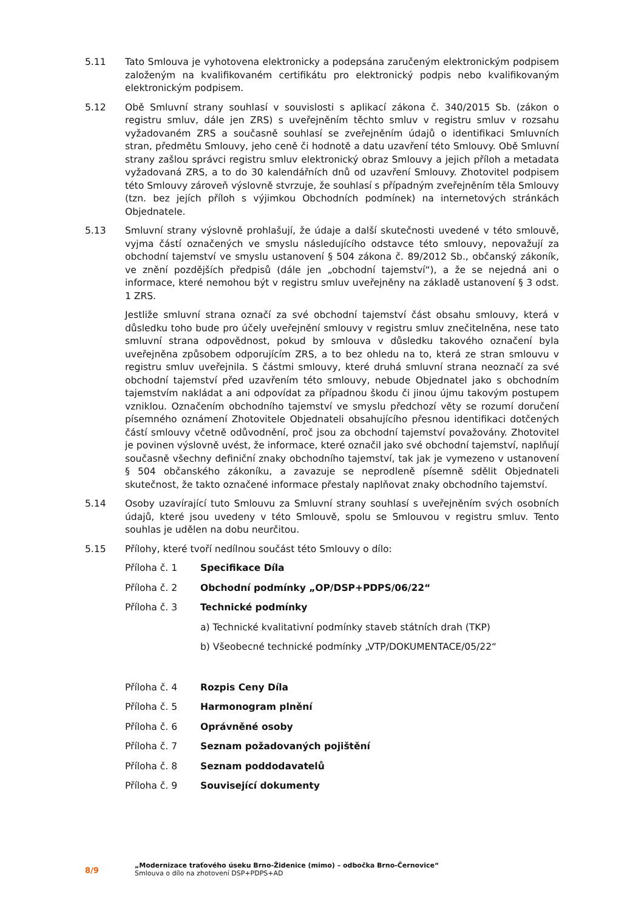5.11 Tato Smlouva je vyhotovena elektronicky a podepsána zaručeným elektronickým podpisem založeným na kvalifikovaném certifikátu pro elektronický podpis nebo kvalifikovaným elektronickým podpisem.
5.12 Obě Smluvní strany souhlasí v souvislosti s aplikací zákona č. 340/2015 Sb. (zákon o registru smluv, dále jen ZRS) s uveřejněním těchto smluv v registru smluv v rozsahu vyžadovaném ZRS a současně souhlasí se zveřejněním údajů o identifikaci Smluvních stran, předmětu Smlouvy, jeho ceně či hodnotě a datu uzavření této Smlouvy. Obě Smluvní strany zašlou správci registru smluv elektronický obraz Smlouvy a jejich příloh a metadata vyžadovaná ZRS, a to do 30 kalendářních dnů od uzavření Smlouvy. Zhotovitel podpisem této Smlouvy zároveň výslovně stvrzuje, že souhlasí s případným zveřejněním těla Smlouvy (tzn. bez jejích příloh s výjimkou Obchodních podmínek) na internetových stránkách Objednatele.
5.13 Smluvní strany výslovně prohlašují, že údaje a další skutečnosti uvedené v této smlouvě, vyjma částí označených ve smyslu následujícího odstavce této smlouvy, nepovažují za obchodní tajemství ve smyslu ustanovení § 504 zákona č. 89/2012 Sb., občanský zákoník, ve znění pozdějších předpisů (dále jen „obchodní tajemství“), a že se nejedná ani o informace, které nemohou být v registru smluv uveřejněny na základě ustanovení § 3 odst. 1 ZRS.
Jestliže smluvní strana označí za své obchodní tajemství část obsahu smlouvy, která v důsledku toho bude pro účely uveřejnění smlouvy v registru smluv znečitelněna, nese tato smluvní strana odpovědnost, pokud by smlouva v důsledku takového označení byla uveřejněna způsobem odporujícím ZRS, a to bez ohledu na to, která ze stran smlouvu v registru smluv uveřejnila. S částmi smlouvy, které druhá smluvní strana neoznačí za své obchodní tajemství před uzavřením této smlouvy, nebude Objednatel jako s obchodním tajemstvím nakládat a ani odpovídat za případnou škodu či jinou újmu takovým postupem vzniklou. Označením obchodního tajemství ve smyslu předchozí věty se rozumí doručení písemného oznámení Zhotovitele Objednateli obsahujícího přesnou identifikaci dotčených částí smlouvy včetně odůvodnění, proč jsou za obchodní tajemství považovány. Zhotovitel je povinen výslovně uvést, že informace, které označil jako své obchodní tajemství, naplňují současně všechny definiční znaky obchodního tajemství, tak jak je vymezeno v ustanovení § 504 občanského zákoníku, a zavazuje se neprodleně písemně sdělit Objednateli skutečnost, že takto označené informace přestaly naplňovat znaky obchodního tajemství.
5.14 Osoby uzavírající tuto Smlouvu za Smluvní strany souhlasí s uveřejněním svých osobních údajů, které jsou uvedeny v této Smlouvě, spolu se Smlouvou v registru smluv. Tento souhlas je udělen na dobu neurčitou.
5.15 Přílohy, které tvoří nedílnou součást této Smlouvy o dílo:
Příloha č. 1 Specifikace Díla
Příloha č. 2 Obchodní podmínky „OP/DSP+PDPS/06/22“
Příloha č. 3 Technické podmínky
a) Technické kvalitativní podmínky staveb státních drah (TKP)
b) Všeobecné technické podmínky „VTP/DOKUMENTACE/05/22“
Příloha č. 4 Rozpis Ceny Díla
Příloha č. 5 Harmonogram plnění
Příloha č. 6 Oprávněné osoby
Příloha č. 7 Seznam požadovaných pojištění
Příloha č. 8 Seznam poddodavatelů
Příloha č. 9 Související dokumenty
8/9
„Modernizace traťového úseku Brno-Židenice (mimo) – odbočka Brno-Černovice“
Smlouva o dílo na zhotovení DSP+PDPS+AD